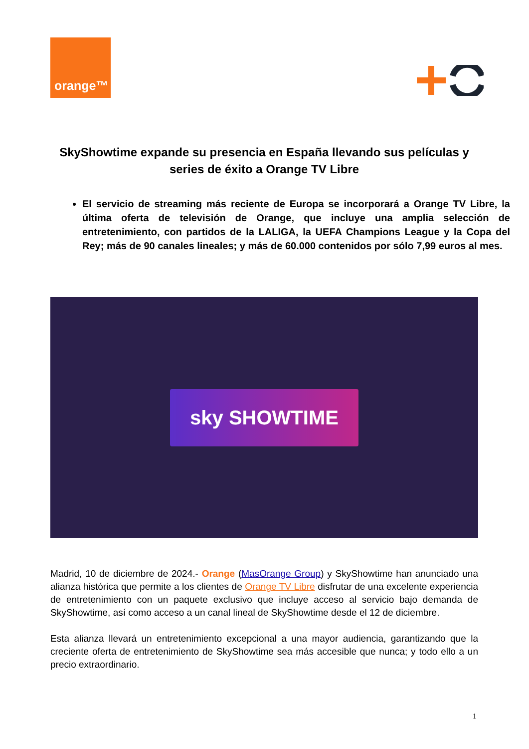orange™
SkyShowtime expande su presencia en España llevando sus películas y series de éxito a Orange TV Libre
El servicio de streaming más reciente de Europa se incorporará a Orange TV Libre, la última oferta de televisión de Orange, que incluye una amplia selección de entretenimiento, con partidos de la LALIGA, la UEFA Champions League y la Copa del Rey; más de 90 canales lineales; y más de 60.000 contenidos por sólo 7,99 euros al mes.
sky SHOWTIME
Madrid, 10 de diciembre de 2024.- Orange (MasOrange Group) y SkyShowtime han anunciado una alianza histórica que permite a los clientes de Orange TV Libre disfrutar de una excelente experiencia de entretenimiento con un paquete exclusivo que incluye acceso al servicio bajo demanda de SkyShowtime, así como acceso a un canal lineal de SkyShowtime desde el 12 de diciembre.
Esta alianza llevará un entretenimiento excepcional a una mayor audiencia, garantizando que la creciente oferta de entretenimiento de SkyShowtime sea más accesible que nunca; y todo ello a un precio extraordinario.
1